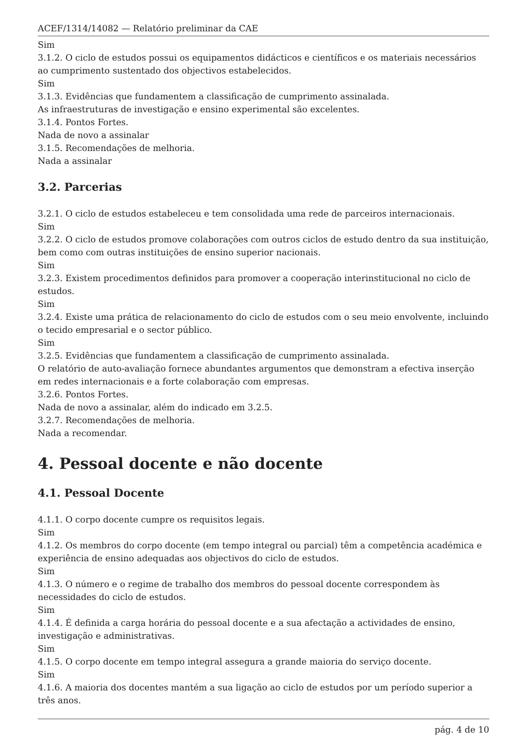ACEF/1314/14082 — Relatório preliminar da CAE
Sim
3.1.2. O ciclo de estudos possui os equipamentos didácticos e científicos e os materiais necessários ao cumprimento sustentado dos objectivos estabelecidos.
Sim
3.1.3. Evidências que fundamentem a classificação de cumprimento assinalada.
As infraestruturas de investigação e ensino experimental são excelentes.
3.1.4. Pontos Fortes.
Nada de novo a assinalar
3.1.5. Recomendações de melhoria.
Nada a assinalar
3.2. Parcerias
3.2.1. O ciclo de estudos estabeleceu e tem consolidada uma rede de parceiros internacionais.
Sim
3.2.2. O ciclo de estudos promove colaborações com outros ciclos de estudo dentro da sua instituição, bem como com outras instituições de ensino superior nacionais.
Sim
3.2.3. Existem procedimentos definidos para promover a cooperação interinstitucional no ciclo de estudos.
Sim
3.2.4. Existe uma prática de relacionamento do ciclo de estudos com o seu meio envolvente, incluindo o tecido empresarial e o sector público.
Sim
3.2.5. Evidências que fundamentem a classificação de cumprimento assinalada.
O relatório de auto-avaliação fornece abundantes argumentos que demonstram a efectiva inserção em redes internacionais e a forte colaboração com empresas.
3.2.6. Pontos Fortes.
Nada de novo a assinalar, além do indicado em 3.2.5.
3.2.7. Recomendações de melhoria.
Nada a recomendar.
4. Pessoal docente e não docente
4.1. Pessoal Docente
4.1.1. O corpo docente cumpre os requisitos legais.
Sim
4.1.2. Os membros do corpo docente (em tempo integral ou parcial) têm a competência académica e experiência de ensino adequadas aos objectivos do ciclo de estudos.
Sim
4.1.3. O número e o regime de trabalho dos membros do pessoal docente correspondem às necessidades do ciclo de estudos.
Sim
4.1.4. É definida a carga horária do pessoal docente e a sua afectação a actividades de ensino, investigação e administrativas.
Sim
4.1.5. O corpo docente em tempo integral assegura a grande maioria do serviço docente.
Sim
4.1.6. A maioria dos docentes mantém a sua ligação ao ciclo de estudos por um período superior a três anos.
pág. 4 de 10